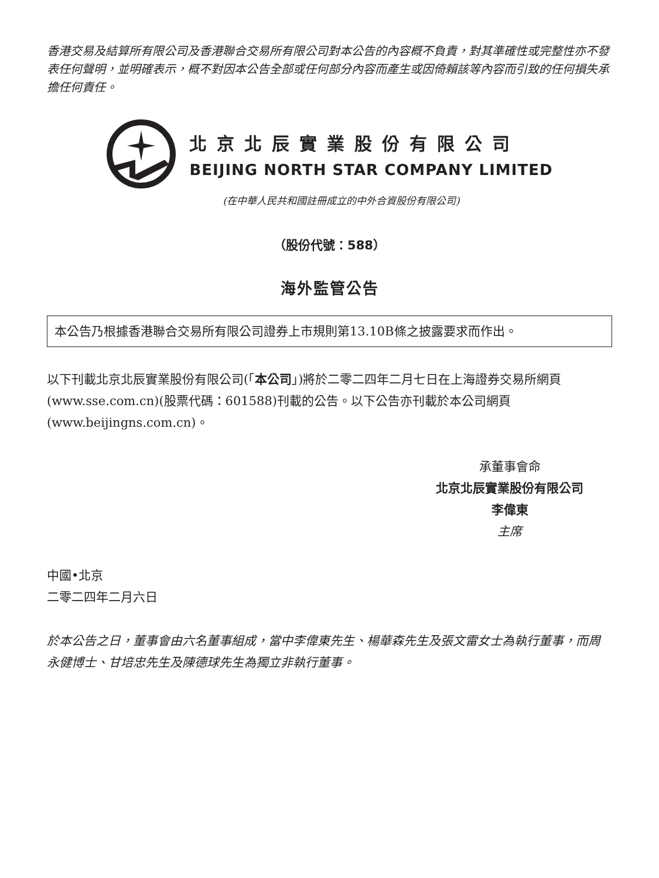香港交易及結算所有限公司及香港聯合交易所有限公司對本公告的內容概不負責，對其準確性或完整性亦不發表任何聲明，並明確表示，概不對因本公告全部或任何部分內容而產生或因倚賴該等內容而引致的任何損失承擔任何責任。
北京北辰實業股份有限公司
BEIJING NORTH STAR COMPANY LIMITED
(在中華人民共和國註冊成立的中外合資股份有限公司)
（股份代號：588）
海外監管公告
本公告乃根據香港聯合交易所有限公司證券上市規則第13.10B條之披露要求而作出。
以下刊載北京北辰實業股份有限公司(「本公司」)將於二零二四年二月七日在上海證券交易所網頁(www.sse.com.cn)(股票代碼：601588)刊載的公告。以下公告亦刊載於本公司網頁(www.beijingns.com.cn)。
承董事會命
北京北辰實業股份有限公司
李偉東
主席
中國•北京
二零二四年二月六日
於本公告之日，董事會由六名董事組成，當中李偉東先生、楊華森先生及張文雷女士為執行董事，而周永健博士、甘培忠先生及陳德球先生為獨立非執行董事。